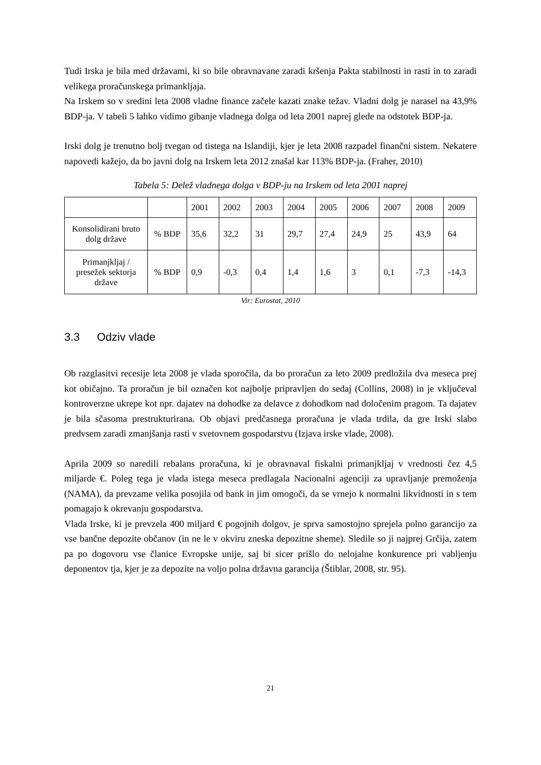Tudi Irska je bila med državami, ki so bile obravnavane zaradi kršenja Pakta stabilnosti in rasti in to zaradi velikega proračunskega primankljaja.
Na Irskem so v sredini leta 2008 vladne finance začele kazati znake težav. Vladni dolg je narasel na 43,9% BDP-ja. V tabeli 5 lahko vidimo gibanje vladnega dolga od leta 2001 naprej glede na odstotek BDP-ja.
Irski dolg je trenutno bolj tvegan od tistega na Islandiji, kjer je leta 2008 razpadel finančni sistem. Nekatere napovedi kažejo, da bo javni dolg na Irskem leta 2012 znašal kar 113% BDP-ja. (Fraher, 2010)
Tabela 5: Delež vladnega dolga v BDP-ju na Irskem od leta 2001 naprej
| | | 2001 | 2002 | 2003 | 2004 | 2005 | 2006 | 2007 | 2008 | 2009 |
| Konsolidirani bruto dolg države | % BDP | 35,6 | 32,2 | 31 | 29,7 | 27,4 | 24,9 | 25 | 43,9 | 64 |
| Primanjkljaj / presežek sektorja države | % BDP | 0,9 | -0,3 | 0,4 | 1,4 | 1,6 | 3 | 0,1 | -7,3 | -14,3 |
Vir: Eurostat, 2010
3.3 Odziv vlade
Ob razglasitvi recesije leta 2008 je vlada sporočila, da bo proračun za leto 2009 predložila dva meseca prej kot običajno. Ta proračun je bil označen kot najbolje pripravljen do sedaj (Collins, 2008) in je vključeval kontroverzne ukrepe kot npr. dajatev na dohodke za delavce z dohodkom nad določenim pragom. Ta dajatev je bila sčasoma prestrukturirana. Ob objavi predčasnega proračuna je vlada trdila, da gre Irski slabo predvsem zaradi zmanjšanja rasti v svetovnem gospodarstvu (Izjava irske vlade, 2008).
Aprila 2009 so naredili rebalans proračuna, ki je obravnaval fiskalni primanjkljaj v vrednosti čez 4,5 miljarde €. Poleg tega je vlada istega meseca predlagala Nacionalni agenciji za upravljanje premoženja (NAMA), da prevzame velika posojila od bank in jim omogoči, da se vrnejo k normalni likvidnosti in s tem pomagajo k okrevanju gospodarstva.
Vlada Irske, ki je prevzela 400 miljard € pogojnih dolgov, je sprva samostojno sprejela polno garancijo za vse bančne depozite občanov (in ne le v okviru zneska depozitne sheme). Sledile so ji najprej Grčija, zatem pa po dogovoru vse članice Evropske unije, saj bi sicer prišlo do nelojalne konkurence pri vabljenju deponentov tja, kjer je za depozite na voljo polna državna garancija (Štiblar, 2008, str. 95).
21